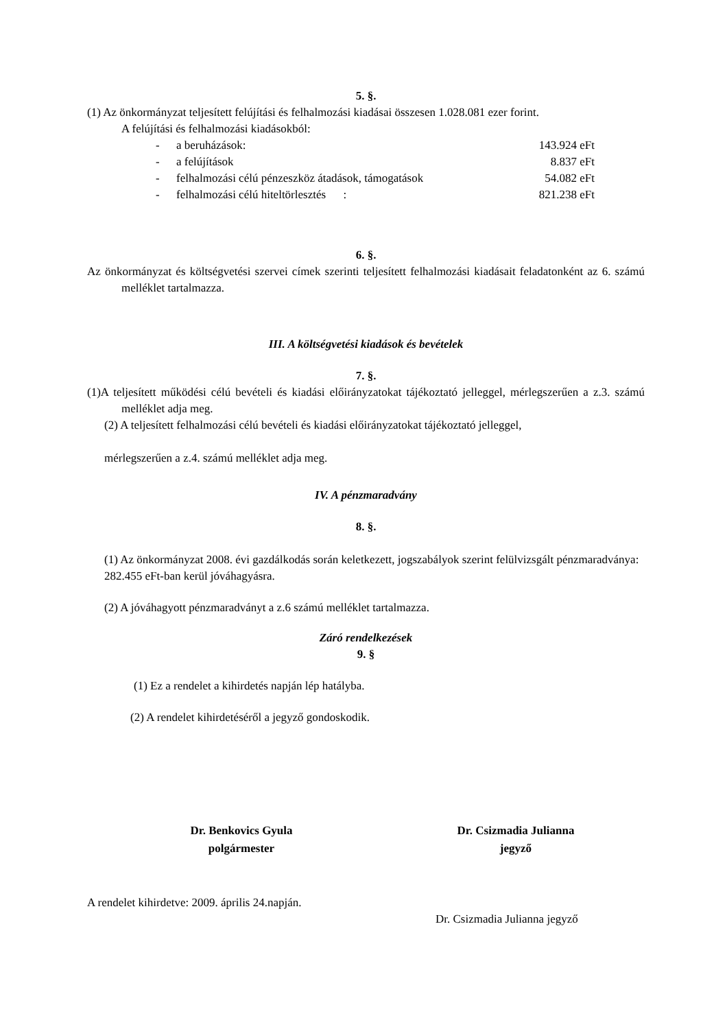5. §.
(1) Az önkormányzat teljesített felújítási és felhalmozási kiadásai összesen 1.028.081 ezer forint.
A felújítási és felhalmozási kiadásokból:
- a beruházások: 143.924 eFt
- a felújítások 8.837 eFt
- felhalmozási célú pénzeszköz átadások, támogatások 54.082 eFt
- felhalmozási célú hiteltörlesztés : 821.238 eFt
6. §.
Az önkormányzat és költségvetési szervei címek szerinti teljesített felhalmozási kiadásait feladatonként az 6. számú melléklet tartalmazza.
III. A költségvetési kiadások és bevételek
7. §.
(1)A teljesített működési célú bevételi és kiadási előirányzatokat tájékoztató jelleggel, mérlegszerűen a z.3. számú melléklet adja meg.
(2) A teljesített felhalmozási célú bevételi és kiadási előirányzatokat tájékoztató jelleggel,
mérlegszerűen a z.4. számú melléklet adja meg.
IV. A pénzmaradvány
8. §.
(1) Az önkormányzat 2008. évi gazdálkodás során keletkezett, jogszabályok szerint felülvizsgált pénzmaradványa: 282.455 eFt-ban kerül jóváhagyásra.
(2) A jóváhagyott pénzmaradványt a z.6 számú melléklet tartalmazza.
Záró rendelkezések
9. §
(1) Ez a rendelet a kihirdetés napján lép hatályba.
(2) A rendelet kihirdetéséről a jegyző gondoskodik.
Dr. Benkovics Gyula
polgármester
Dr. Csizmadia Julianna
jegyző
A rendelet kihirdetve: 2009. április 24.napján.
Dr. Csizmadia Julianna jegyző